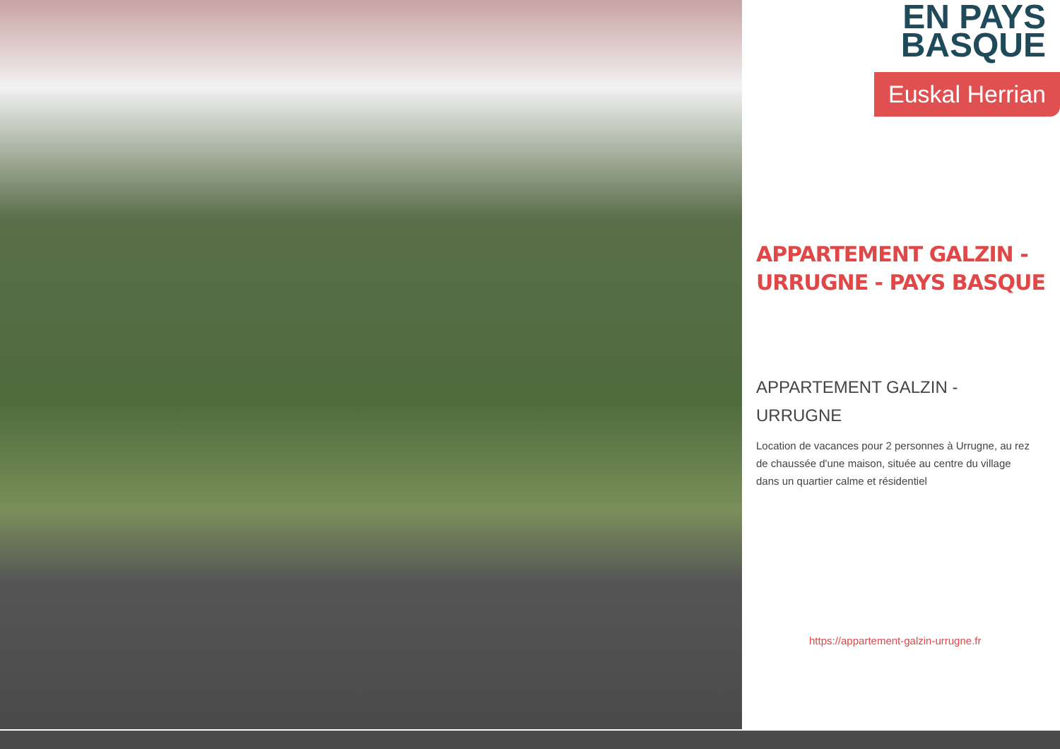EN PAYS
BASQUE
Euskal Herrian
APPARTEMENT GALZIN - URRUGNE - PAYS BASQUE
APPARTEMENT GALZIN -
URRUGNE
Location de vacances pour 2 personnes à Urrugne, au rez de chaussée d'une maison, située au centre du village dans un quartier calme et résidentiel
https://appartement-galzin-urrugne.fr